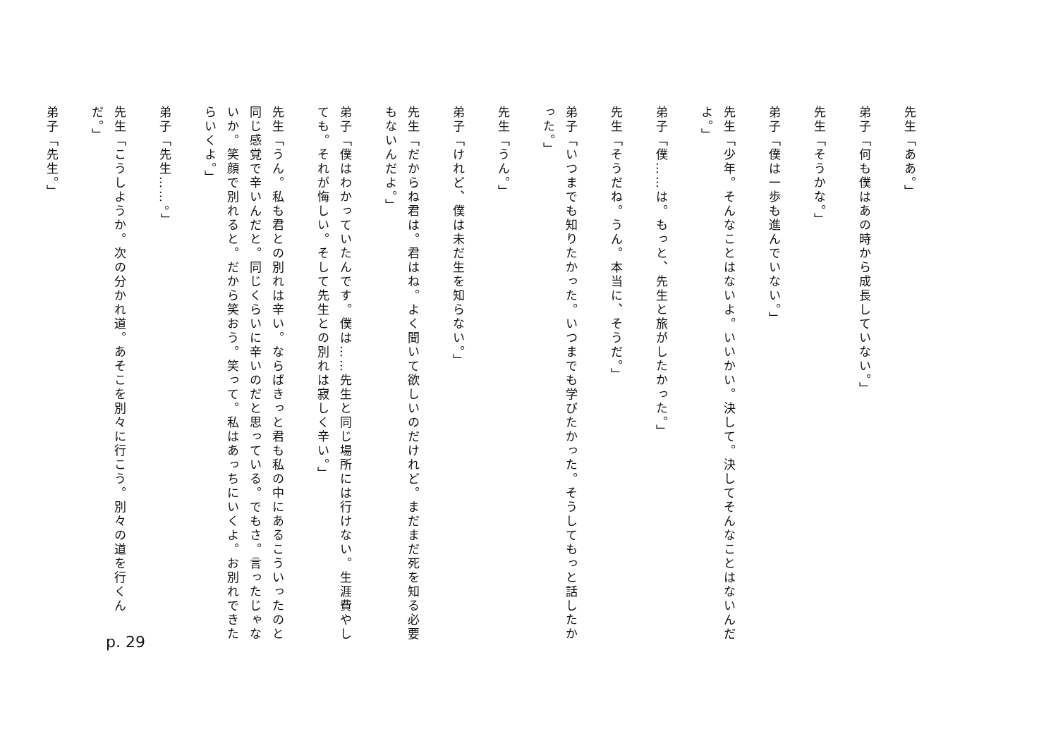先生「ああ。」
弟子「何も僕はあの時から成長していない。」
先生「そうかな。」
弟子「僕は一歩も進んでいない。」
先生「少年。そんなことはないよ。いいかい。決して。決してそんなことはないんだよ。」
弟子「僕……は。もっと、先生と旅がしたかった。」
先生「そうだね。うん。本当に、そうだ。」
弟子「いつまでも知りたかった。いつまでも学びたかった。そうしてもっと話したかった。」
先生「うん。」
弟子「けれど、僕は未だ生を知らない。」
先生「だからね君は。君はね。よく聞いて欲しいのだけれど。まだまだ死を知る必要もないんだよ。」
弟子「僕はわかっていたんです。僕は……先生と同じ場所には行けない。生涯費やしても。それが悔しい。そして先生との別れは寂しく辛い。」
先生「うん。私も君との別れは辛い。ならばきっと君も私の中にあるこういったのと同じ感覚で辛いんだと。同じくらいに辛いのだと思っている。でもさ。言ったじゃないか。笑顔で別れると。だから笑おう。笑って。私はあっちにいくよ。お別れできたらいくよ。」
弟子「先生……。」
先生「こうしようか。次の分かれ道。あそこを別々に行こう。別々の道を行くんだ。」
弟子「先生。」
p. 29